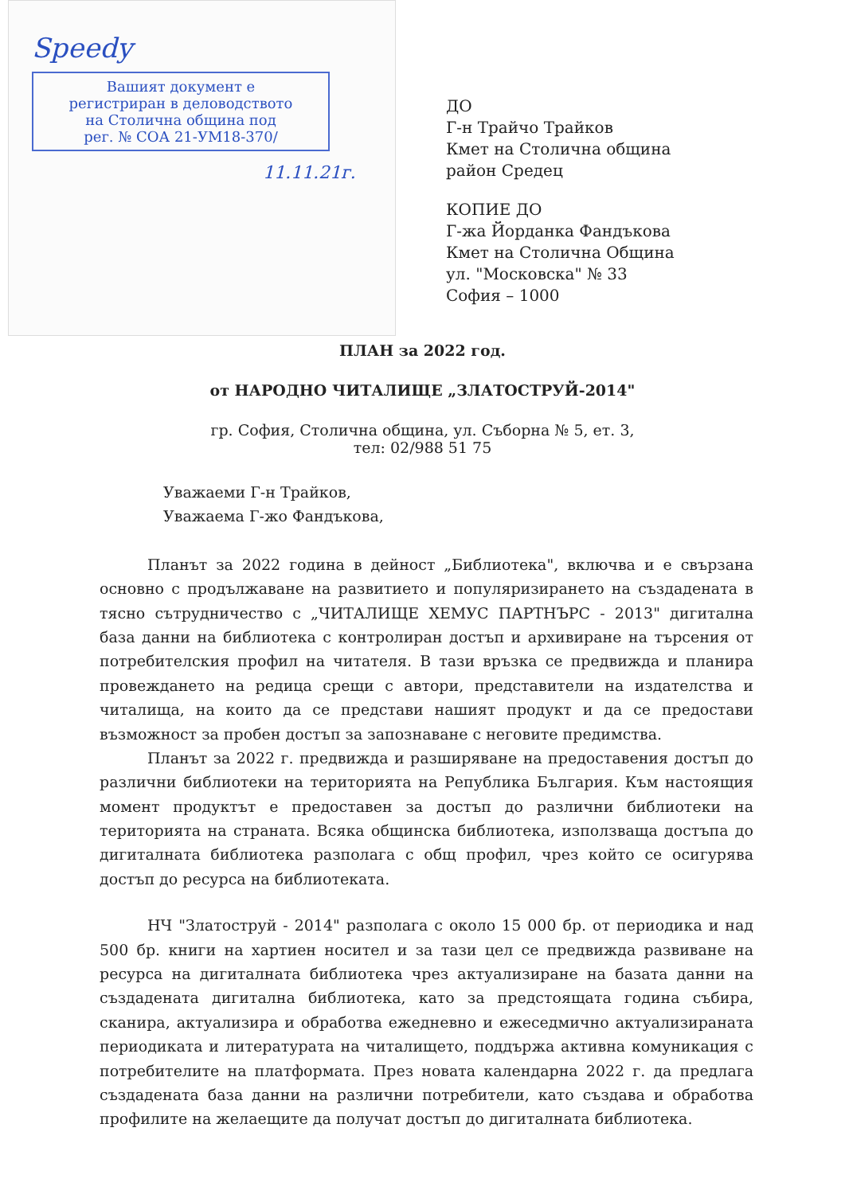Speedy
Вашият документ е
регистриран в деловодството
на Столична община под
рег. № СОА 21-УМ18-370/
11.11.21г.
ДО
Г-н Трайчо Трайков
Кмет на Столична община
район Средец
КОПИЕ ДО
Г-жа Йорданка Фандъкова
Кмет на Столична Община
ул. "Московска" № 33
София – 1000
ПЛАН за 2022 год.
от НАРОДНО ЧИТАЛИЩЕ „ЗЛАТОСТРУЙ-2014"
гр. София, Столична община, ул. Съборна № 5, ет. 3,
тел: 02/988 51 75
Уважаеми Г-н Трайков,
Уважаема Г-жо Фандъкова,
Планът за 2022 година в дейност „Библиотека", включва и е свързана основно с продължаване на развитието и популяризирането на създадената в тясно сътрудничество с „ЧИТАЛИЩЕ ХЕМУС ПАРТНЪРС - 2013" дигитална база данни на библиотека с контролиран достъп и архивиране на търсения от потребителския профил на читателя. В тази връзка се предвижда и планира провеждането на редица срещи с автори, представители на издателства и читалища, на които да се представи нашият продукт и да се предостави възможност за пробен достъп за запознаване с неговите предимства.
Планът за 2022 г. предвижда и разширяване на предоставения достъп до различни библиотеки на територията на Република България. Към настоящия момент продуктът е предоставен за достъп до различни библиотеки на територията на страната. Всяка общинска библиотека, използваща достъпа до дигиталната библиотека разполага с общ профил, чрез който се осигурява достъп до ресурса на библиотеката.
НЧ "Златоструй - 2014" разполага с около 15 000 бр. от периодика и над 500 бр. книги на хартиен носител и за тази цел се предвижда развиване на ресурса на дигиталната библиотека чрез актуализиране на базата данни на създадената дигитална библиотека, като за предстоящата година събира, сканира, актуализира и обработва ежедневно и ежеседмично актуализираната периодиката и литературата на читалището, поддържа активна комуникация с потребителите на платформата. През новата календарна 2022 г. да предлага създадената база данни на различни потребители, като създава и обработва профилите на желаещите да получат достъп до дигиталната библиотека.